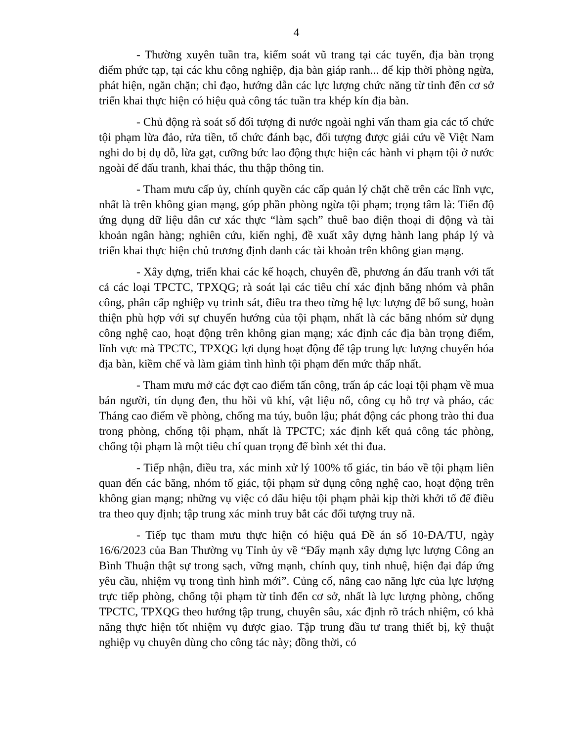4
- Thường xuyên tuần tra, kiểm soát vũ trang tại các tuyến, địa bàn trọng điểm phức tạp, tại các khu công nghiệp, địa bàn giáp ranh... để kịp thời phòng ngừa, phát hiện, ngăn chặn; chỉ đạo, hướng dẫn các lực lượng chức năng từ tỉnh đến cơ sở triển khai thực hiện có hiệu quả công tác tuần tra khép kín địa bàn.
- Chủ động rà soát số đối tượng đi nước ngoài nghi vấn tham gia các tổ chức tội phạm lừa đảo, rửa tiền, tổ chức đánh bạc, đối tượng được giải cứu về Việt Nam nghi do bị dụ dỗ, lừa gạt, cưỡng bức lao động thực hiện các hành vi phạm tội ở nước ngoài để đấu tranh, khai thác, thu thập thông tin.
- Tham mưu cấp ủy, chính quyền các cấp quản lý chặt chẽ trên các lĩnh vực, nhất là trên không gian mạng, góp phần phòng ngừa tội phạm; trọng tâm là: Tiến độ ứng dụng dữ liệu dân cư xác thực “làm sạch” thuê bao điện thoại di động và tài khoản ngân hàng; nghiên cứu, kiến nghị, đề xuất xây dựng hành lang pháp lý và triển khai thực hiện chủ trương định danh các tài khoản trên không gian mạng.
- Xây dựng, triển khai các kế hoạch, chuyên đề, phương án đấu tranh với tất cả các loại TPCTC, TPXQG; rà soát lại các tiêu chí xác định băng nhóm và phân công, phân cấp nghiệp vụ trinh sát, điều tra theo từng hệ lực lượng để bổ sung, hoàn thiện phù hợp với sự chuyển hướng của tội phạm, nhất là các băng nhóm sử dụng công nghệ cao, hoạt động trên không gian mạng; xác định các địa bàn trọng điểm, lĩnh vực mà TPCTC, TPXQG lợi dụng hoạt động để tập trung lực lượng chuyển hóa địa bàn, kiềm chế và làm giảm tình hình tội phạm đến mức thấp nhất.
- Tham mưu mở các đợt cao điểm tấn công, trấn áp các loại tội phạm về mua bán người, tín dụng đen, thu hồi vũ khí, vật liệu nổ, công cụ hỗ trợ và pháo, các Tháng cao điểm về phòng, chống ma túy, buôn lậu; phát động các phong trào thi đua trong phòng, chống tội phạm, nhất là TPCTC; xác định kết quả công tác phòng, chống tội phạm là một tiêu chí quan trọng để bình xét thi đua.
- Tiếp nhận, điều tra, xác minh xử lý 100% tố giác, tin báo về tội phạm liên quan đến các băng, nhóm tố giác, tội phạm sử dụng công nghệ cao, hoạt động trên không gian mạng; những vụ việc có dấu hiệu tội phạm phải kịp thời khởi tố để điều tra theo quy định; tập trung xác minh truy bắt các đối tượng truy nã.
- Tiếp tục tham mưu thực hiện có hiệu quả Đề án số 10-ĐA/TU, ngày 16/6/2023 của Ban Thường vụ Tỉnh ủy về “Đẩy mạnh xây dựng lực lượng Công an Bình Thuận thật sự trong sạch, vững mạnh, chính quy, tinh nhuệ, hiện đại đáp ứng yêu cầu, nhiệm vụ trong tình hình mới”. Củng cố, nâng cao năng lực của lực lượng trực tiếp phòng, chống tội phạm từ tỉnh đến cơ sở, nhất là lực lượng phòng, chống TPCTC, TPXQG theo hướng tập trung, chuyên sâu, xác định rõ trách nhiệm, có khả năng thực hiện tốt nhiệm vụ được giao. Tập trung đầu tư trang thiết bị, kỹ thuật nghiệp vụ chuyên dùng cho công tác này; đồng thời, có